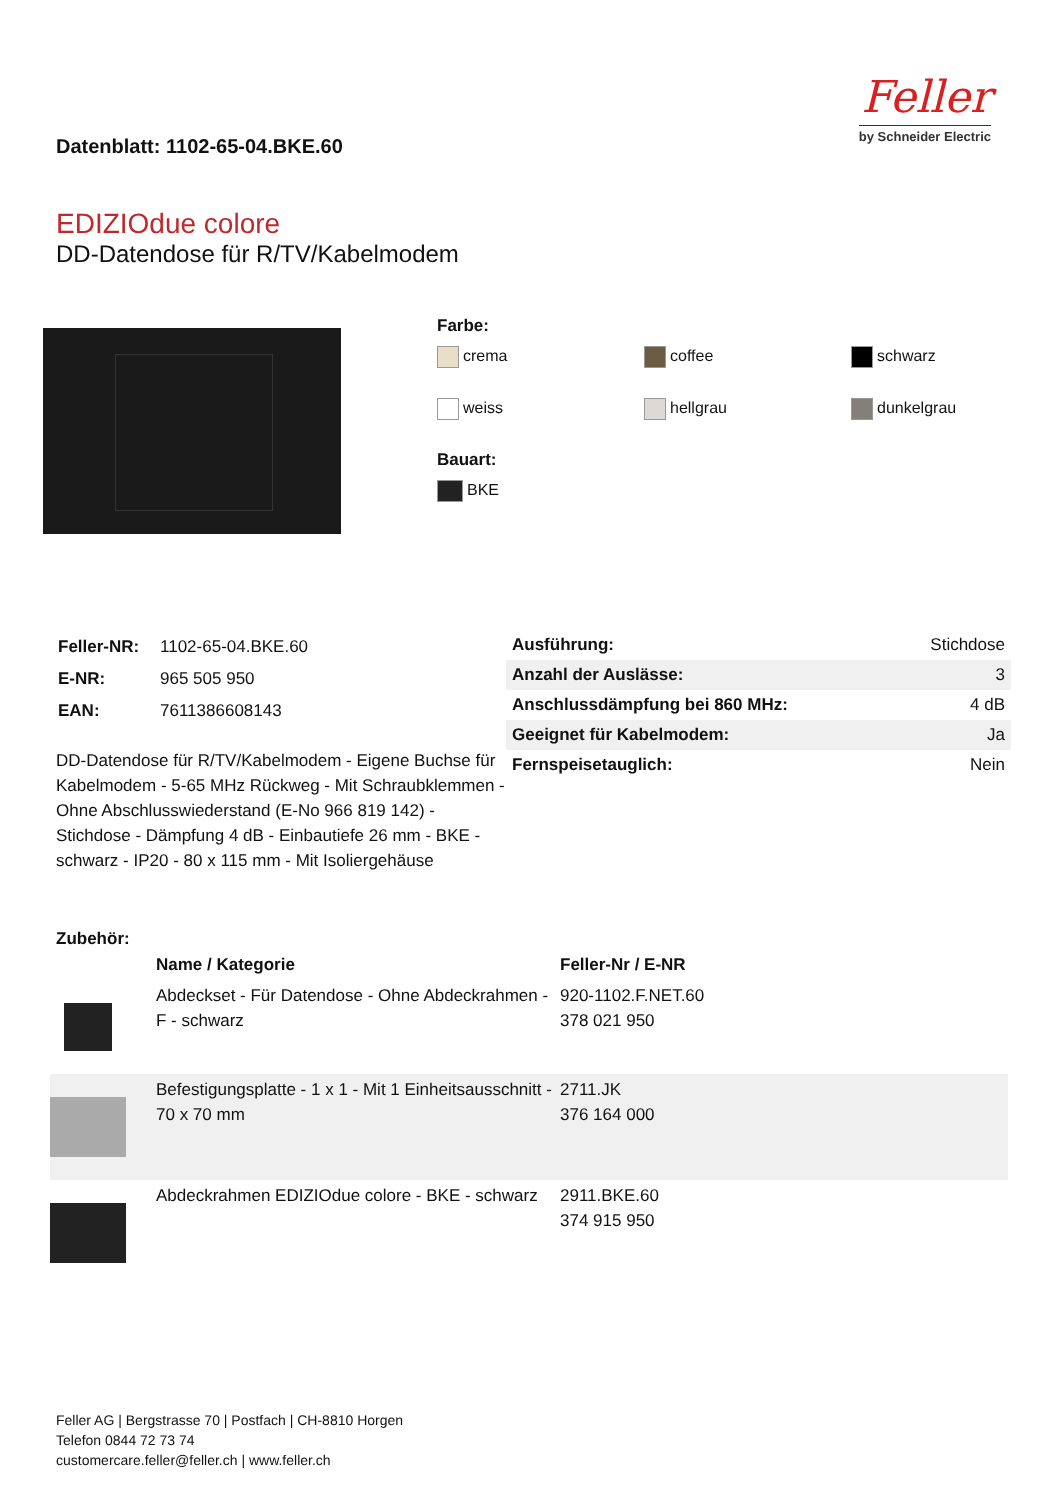Datenblatt: 1102-65-04.BKE.60
Feller
by Schneider Electric
EDIZIOdue colore
DD-Datendose für R/TV/Kabelmodem
Farbe:
crema coffee schwarz weiss hellgrau dunkelgrau
Bauart:
BKE
| Feller-NR: | 1102-65-04.BKE.60 |
| E-NR: | 965 505 950 |
| EAN: | 7611386608143 |
DD-Datendose für R/TV/Kabelmodem - Eigene Buchse für Kabelmodem - 5-65 MHz Rückweg - Mit Schraubklemmen - Ohne Abschlusswiederstand (E-No 966 819 142) - Stichdose - Dämpfung 4 dB - Einbautiefe 26 mm - BKE - schwarz - IP20 - 80 x 115 mm - Mit Isoliergehäuse
| Ausführung: | Stichdose |
| Anzahl der Auslässe: | 3 |
| Anschlussdämpfung bei 860 MHz: | 4 dB |
| Geeignet für Kabelmodem: | Ja |
| Fernspeisetauglich: | Nein |
Zubehör:
| | Name / Kategorie | Feller-Nr / E-NR |
| --- | --- | --- |
| | Abdeckset - Für Datendose - Ohne Abdeckrahmen - F - schwarz | 920-1102.F.NET.60 378 021 950 |
| | Befestigungsplatte - 1 x 1 - Mit 1 Einheitsausschnitt - 70 x 70 mm | 2711.JK 376 164 000 |
| | Abdeckrahmen EDIZIOdue colore - BKE - schwarz | 2911.BKE.60 374 915 950 |
Feller AG | Bergstrasse 70 | Postfach | CH-8810 Horgen
Telefon 0844 72 73 74
customercare.feller@feller.ch | www.feller.ch